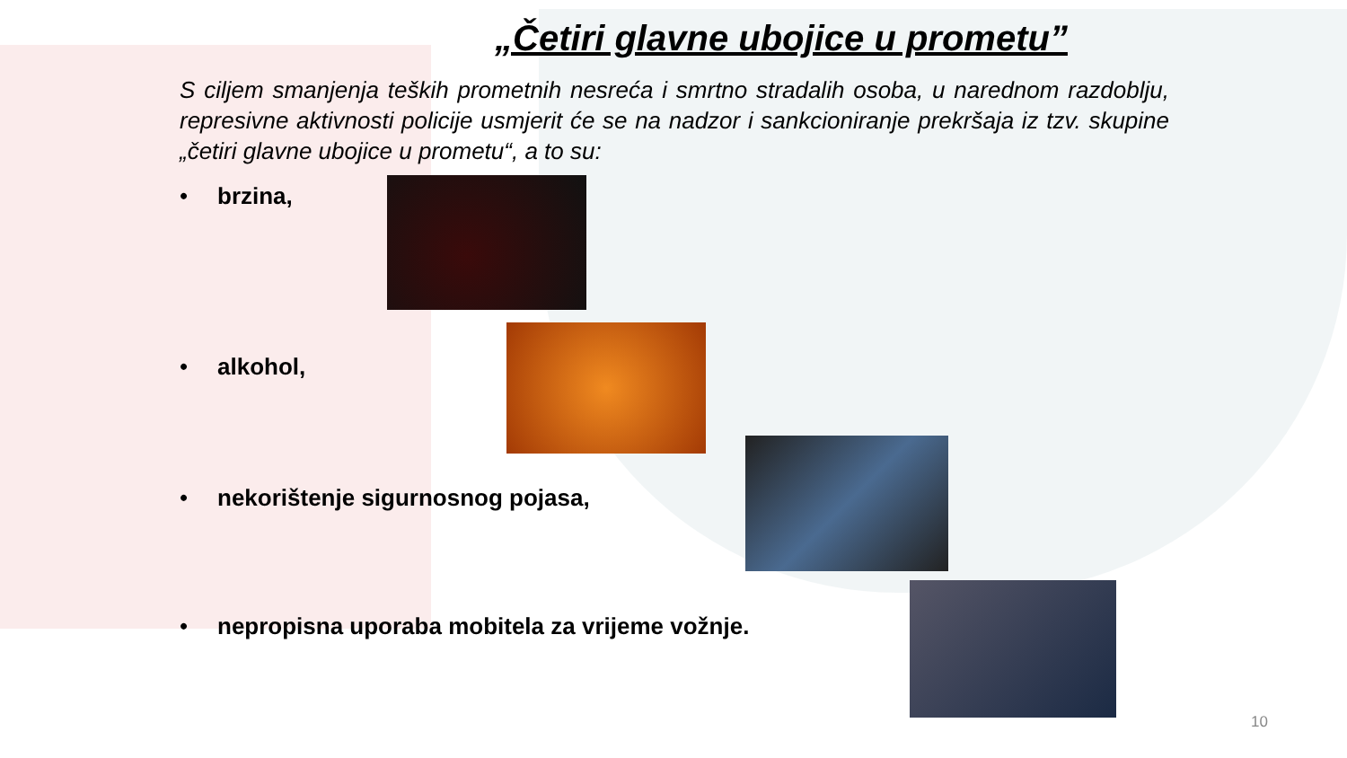„Četiri glavne ubojice u prometu”
S ciljem smanjenja teških prometnih nesreća i smrtno stradalih osoba, u narednom razdoblju, represivne aktivnosti policije usmjerit će se na nadzor i sankcioniranje prekršaja iz tzv. skupine „četiri glavne ubojice u prometu“, a to su:
• brzina,
• alkohol,
• nekorištenje sigurnosnog pojasa,
• nepropisna uporaba mobitela za vrijeme vožnje.
10